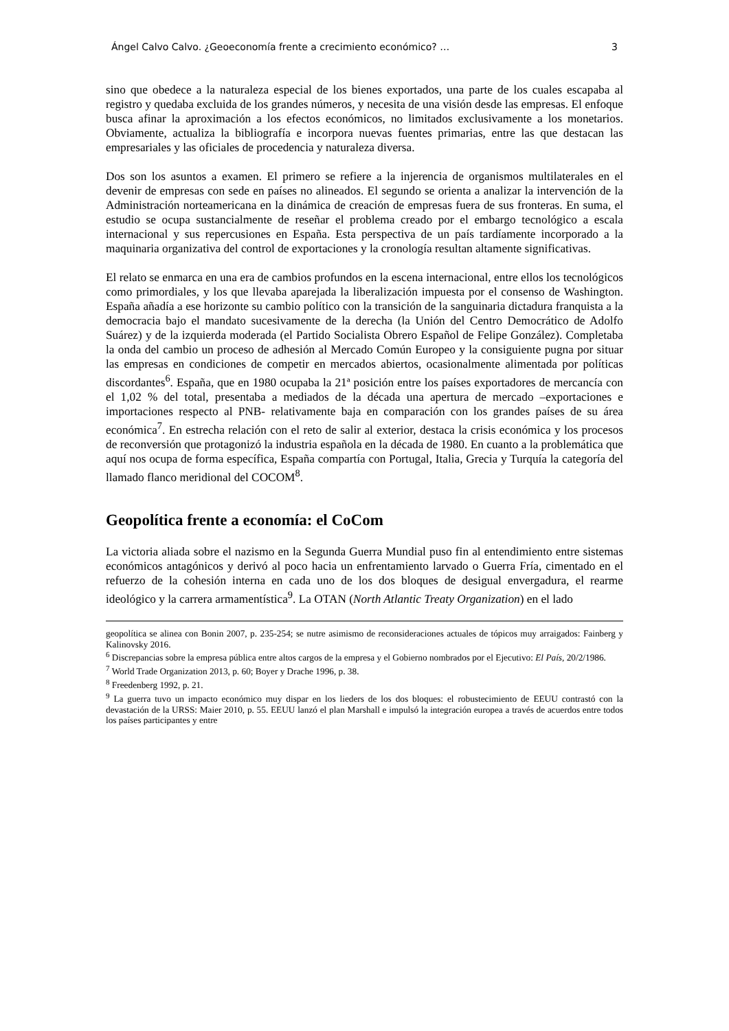Ángel Calvo Calvo. ¿Geoeconomía frente a crecimiento económico? … 3
sino que obedece a la naturaleza especial de los bienes exportados, una parte de los cuales escapaba al registro y quedaba excluida de los grandes números, y necesita de una visión desde las empresas. El enfoque busca afinar la aproximación a los efectos económicos, no limitados exclusivamente a los monetarios. Obviamente, actualiza la bibliografía e incorpora nuevas fuentes primarias, entre las que destacan las empresariales y las oficiales de procedencia y naturaleza diversa.
Dos son los asuntos a examen. El primero se refiere a la injerencia de organismos multilaterales en el devenir de empresas con sede en países no alineados. El segundo se orienta a analizar la intervención de la Administración norteamericana en la dinámica de creación de empresas fuera de sus fronteras. En suma, el estudio se ocupa sustancialmente de reseñar el problema creado por el embargo tecnológico a escala internacional y sus repercusiones en España. Esta perspectiva de un país tardíamente incorporado a la maquinaria organizativa del control de exportaciones y la cronología resultan altamente significativas.
El relato se enmarca en una era de cambios profundos en la escena internacional, entre ellos los tecnológicos como primordiales, y los que llevaba aparejada la liberalización impuesta por el consenso de Washington. España añadía a ese horizonte su cambio político con la transición de la sanguinaria dictadura franquista a la democracia bajo el mandato sucesivamente de la derecha (la Unión del Centro Democrático de Adolfo Suárez) y de la izquierda moderada (el Partido Socialista Obrero Español de Felipe González). Completaba la onda del cambio un proceso de adhesión al Mercado Común Europeo y la consiguiente pugna por situar las empresas en condiciones de competir en mercados abiertos, ocasionalmente alimentada por políticas discordantes<sup>6</sup>. España, que en 1980 ocupaba la 21ª posición entre los países exportadores de mercancía con el 1,02 % del total, presentaba a mediados de la década una apertura de mercado –exportaciones e importaciones respecto al PNB- relativamente baja en comparación con los grandes países de su área económica<sup>7</sup>. En estrecha relación con el reto de salir al exterior, destaca la crisis económica y los procesos de reconversión que protagonizó la industria española en la década de 1980. En cuanto a la problemática que aquí nos ocupa de forma específica, España compartía con Portugal, Italia, Grecia y Turquía la categoría del llamado flanco meridional del COCOM<sup>8</sup>.
Geopolítica frente a economía: el CoCom
La victoria aliada sobre el nazismo en la Segunda Guerra Mundial puso fin al entendimiento entre sistemas económicos antagónicos y derivó al poco hacia un enfrentamiento larvado o Guerra Fría, cimentado en el refuerzo de la cohesión interna en cada uno de los dos bloques de desigual envergadura, el rearme ideológico y la carrera armamentística<sup>9</sup>. La OTAN (North Atlantic Treaty Organization) en el lado
geopolítica se alinea con Bonin 2007, p. 235-254; se nutre asimismo de reconsideraciones actuales de tópicos muy arraigados: Fainberg y Kalinovsky 2016.
<sup>6</sup> Discrepancias sobre la empresa pública entre altos cargos de la empresa y el Gobierno nombrados por el Ejecutivo: El País, 20/2/1986.
<sup>7</sup> World Trade Organization 2013, p. 60; Boyer y Drache 1996, p. 38.
<sup>8</sup> Freedenberg 1992, p. 21.
<sup>9</sup> La guerra tuvo un impacto económico muy dispar en los lieders de los dos bloques: el robustecimiento de EEUU contrastó con la devastación de la URSS: Maier 2010, p. 55. EEUU lanzó el plan Marshall e impulsó la integración europea a través de acuerdos entre todos los países participantes y entre